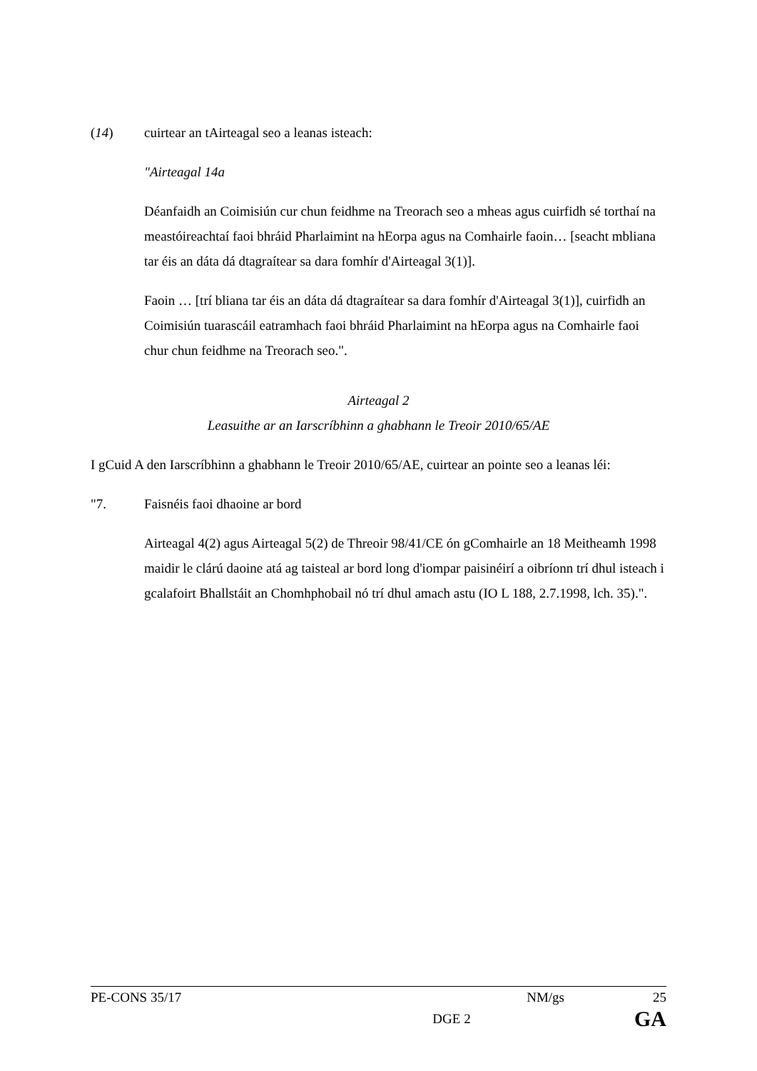(14) cuirtear an tAirteagal seo a leanas isteach:
"Airteagal 14a
Déanfaidh an Coimisiún cur chun feidhme na Treorach seo a mheas agus cuirfidh sé torthaí na meastóireachtaí faoi bhráid Pharlaimint na hEorpa agus na Comhairle faoin… [seacht mbliana tar éis an dáta dá dtagraítear sa dara fomhír d'Airteagal 3(1)].
Faoin … [trí bliana tar éis an dáta dá dtagraítear sa dara fomhír d'Airteagal 3(1)], cuirfidh an Coimisiún tuarascáil eatramhach faoi bhráid Pharlaimint na hEorpa agus na Comhairle faoi chur chun feidhme na Treorach seo.".
Airteagal 2
Leasuithe ar an Iarscríbhinn a ghabhann le Treoir 2010/65/AE
I gCuid A den Iarscríbhinn a ghabhann le Treoir 2010/65/AE, cuirtear an pointe seo a leanas léi:
"7. Faisnéis faoi dhaoine ar bord
Airteagal 4(2) agus Airteagal 5(2) de Threoir 98/41/CE ón gComhairle an 18 Meitheamh 1998 maidir le clárú daoine atá ag taisteal ar bord long d'iompar paisinéirí a oibríonn trí dhul isteach i gcalafoirt Bhallstáit an Chomhphobail nó trí dhul amach astu (IO L 188, 2.7.1998, lch. 35).".
PE-CONS 35/17 NM/gs 25
DGE 2 GA